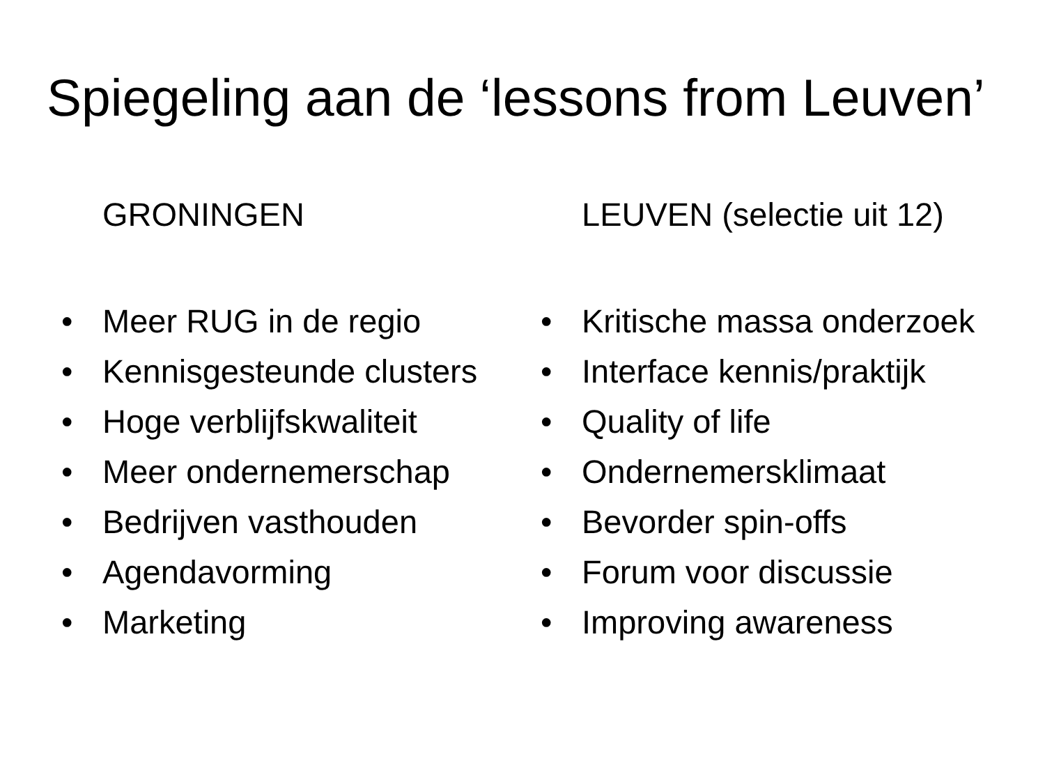Spiegeling aan de ‘lessons from Leuven’
GRONINGEN
• Meer RUG in de regio
• Kennisgesteunde clusters
• Hoge verblijfskwaliteit
• Meer ondernemerschap
• Bedrijven vasthouden
• Agendavorming
• Marketing
LEUVEN (selectie uit 12)
• Kritische massa onderzoek
• Interface kennis/praktijk
• Quality of life
• Ondernemersklimaat
• Bevorder spin-offs
• Forum voor discussie
• Improving awareness